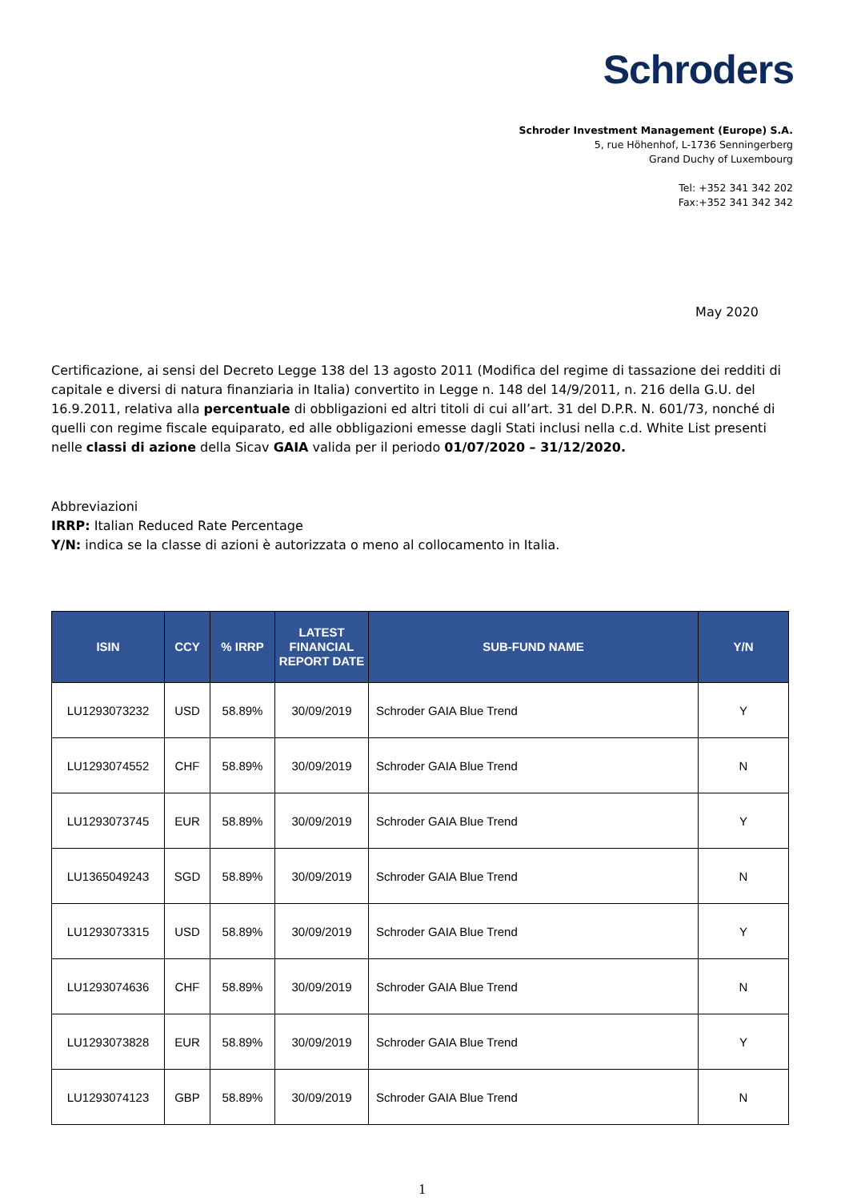Schroders
Schroder Investment Management (Europe) S.A.
5, rue Höhenhof, L-1736 Senningerberg
Grand Duchy of Luxembourg
Tel: +352 341 342 202
Fax:+352 341 342 342
May 2020
Certificazione, ai sensi del Decreto Legge 138 del 13 agosto 2011 (Modifica del regime di tassazione dei redditi di capitale e diversi di natura finanziaria in Italia) convertito in Legge n. 148 del 14/9/2011, n. 216 della G.U. del 16.9.2011, relativa alla percentuale di obbligazioni ed altri titoli di cui all’art. 31 del D.P.R. N. 601/73, nonché di quelli con regime fiscale equiparato, ed alle obbligazioni emesse dagli Stati inclusi nella c.d. White List presenti nelle classi di azione della Sicav GAIA valida per il periodo 01/07/2020 – 31/12/2020.
Abbreviazioni
IRRP: Italian Reduced Rate Percentage
Y/N: indica se la classe di azioni è autorizzata o meno al collocamento in Italia.
| ISIN | CCY | % IRRP | LATEST FINANCIAL REPORT DATE | SUB-FUND NAME | Y/N |
| --- | --- | --- | --- | --- | --- |
| LU1293073232 | USD | 58.89% | 30/09/2019 | Schroder GAIA Blue Trend | Y |
| LU1293074552 | CHF | 58.89% | 30/09/2019 | Schroder GAIA Blue Trend | N |
| LU1293073745 | EUR | 58.89% | 30/09/2019 | Schroder GAIA Blue Trend | Y |
| LU1365049243 | SGD | 58.89% | 30/09/2019 | Schroder GAIA Blue Trend | N |
| LU1293073315 | USD | 58.89% | 30/09/2019 | Schroder GAIA Blue Trend | Y |
| LU1293074636 | CHF | 58.89% | 30/09/2019 | Schroder GAIA Blue Trend | N |
| LU1293073828 | EUR | 58.89% | 30/09/2019 | Schroder GAIA Blue Trend | Y |
| LU1293074123 | GBP | 58.89% | 30/09/2019 | Schroder GAIA Blue Trend | N |
1